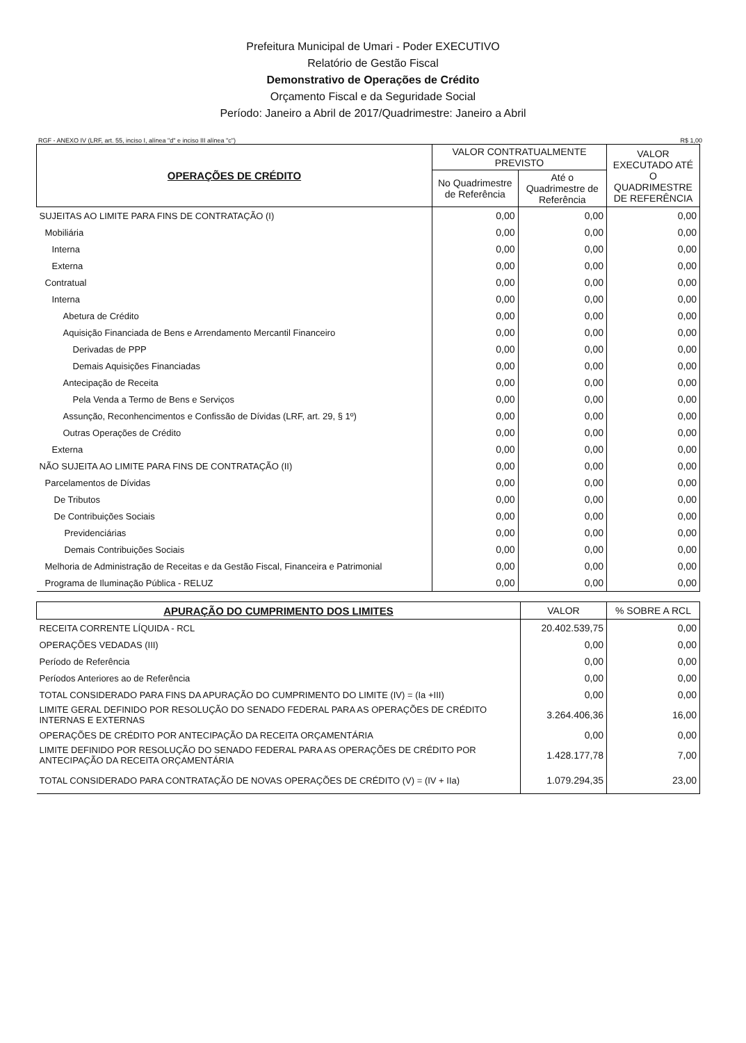Prefeitura Municipal de Umari - Poder EXECUTIVO
Relatório de Gestão Fiscal
Demonstrativo de Operações de Crédito
Orçamento Fiscal e da Seguridade Social
Período: Janeiro a Abril de 2017/Quadrimestre: Janeiro a Abril
RGF - ANEXO IV (LRF, art. 55, inciso I, alínea "d" e inciso III alínea "c") R$ 1,00
| OPERAÇÕES DE CRÉDITO | VALOR CONTRATUALMENTE PREVISTO | | VALOR EXECUTADO ATÉ O QUADRIMESTRE DE REFERÊNCIA |
| --- | --- | --- | --- |
| | No Quadrimestre de Referência | Até o Quadrimestre de Referência | |
| SUJEITAS AO LIMITE PARA FINS DE CONTRATAÇÃO (I) | 0,00 | 0,00 | 0,00 |
| Mobiliária | 0,00 | 0,00 | 0,00 |
| Interna | 0,00 | 0,00 | 0,00 |
| Externa | 0,00 | 0,00 | 0,00 |
| Contratual | 0,00 | 0,00 | 0,00 |
| Interna | 0,00 | 0,00 | 0,00 |
| Abetura de Crédito | 0,00 | 0,00 | 0,00 |
| Aquisição Financiada de Bens e Arrendamento Mercantil Financeiro | 0,00 | 0,00 | 0,00 |
| Derivadas de PPP | 0,00 | 0,00 | 0,00 |
| Demais Aquisições Financiadas | 0,00 | 0,00 | 0,00 |
| Antecipação de Receita | 0,00 | 0,00 | 0,00 |
| Pela Venda a Termo de Bens e Serviços | 0,00 | 0,00 | 0,00 |
| Assunção, Reconhencimentos e Confissão de Dívidas (LRF, art. 29, § 1º) | 0,00 | 0,00 | 0,00 |
| Outras Operações de Crédito | 0,00 | 0,00 | 0,00 |
| Externa | 0,00 | 0,00 | 0,00 |
| NÃO SUJEITA AO LIMITE PARA FINS DE CONTRATAÇÃO (II) | 0,00 | 0,00 | 0,00 |
| Parcelamentos de Dívidas | 0,00 | 0,00 | 0,00 |
| De Tributos | 0,00 | 0,00 | 0,00 |
| De Contribuições Sociais | 0,00 | 0,00 | 0,00 |
| Previdenciárias | 0,00 | 0,00 | 0,00 |
| Demais Contribuições Sociais | 0,00 | 0,00 | 0,00 |
| Melhoria de Administração de Receitas e da Gestão Fiscal, Financeira e Patrimonial | 0,00 | 0,00 | 0,00 |
| Programa de Iluminação Pública - RELUZ | 0,00 | 0,00 | 0,00 |
| APURAÇÃO DO CUMPRIMENTO DOS LIMITES | VALOR | % SOBRE A RCL |
| --- | --- | --- |
| RECEITA CORRENTE LÍQUIDA - RCL | 20.402.539,75 | 0,00 |
| OPERAÇÕES VEDADAS (III) | 0,00 | 0,00 |
| Período de Referência | 0,00 | 0,00 |
| Períodos Anteriores ao de Referência | 0,00 | 0,00 |
| TOTAL CONSIDERADO PARA FINS DA APURAÇÃO DO CUMPRIMENTO DO LIMITE (IV) = (Ia +III) | 0,00 | 0,00 |
| LIMITE GERAL DEFINIDO POR RESOLUÇÃO DO SENADO FEDERAL PARA AS OPERAÇÕES DE CRÉDITO INTERNAS E EXTERNAS | 3.264.406,36 | 16,00 |
| OPERAÇÕES DE CRÉDITO POR ANTECIPAÇÃO DA RECEITA ORÇAMENTÁRIA | 0,00 | 0,00 |
| LIMITE DEFINIDO POR RESOLUÇÃO DO SENADO FEDERAL PARA AS OPERAÇÕES DE CRÉDITO POR ANTECIPAÇÃO DA RECEITA ORÇAMENTÁRIA | 1.428.177,78 | 7,00 |
| TOTAL CONSIDERADO PARA CONTRATAÇÃO DE NOVAS OPERAÇÕES DE CRÉDITO (V) = (IV + IIa) | 1.079.294,35 | 23,00 |